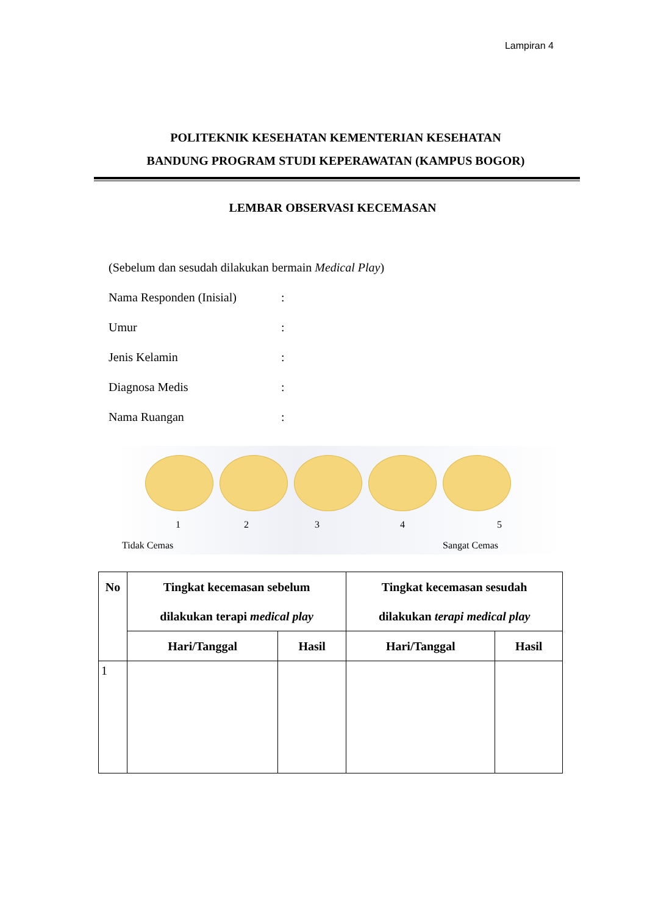Lampiran 4
POLITEKNIK KESEHATAN KEMENTERIAN KESEHATAN
BANDUNG PROGRAM STUDI KEPERAWATAN (KAMPUS BOGOR)
LEMBAR OBSERVASI KECEMASAN
(Sebelum dan sesudah dilakukan bermain Medical Play)
Nama Responden (Inisial):
Umur:
Jenis Kelamin:
Diagnosa Medis:
Nama Ruangan:
1 2 3 4 5
Tidak Cemas Sangat Cemas
| No | Tingkat kecemasan sebelum dilakukan terapi medical play | | Tingkat kecemasan sesudah dilakukan terapi medical play | |
| --- | --- | --- | --- | --- |
| | Hari/Tanggal | Hasil | Hari/Tanggal | Hasil |
| 1 | | | | |